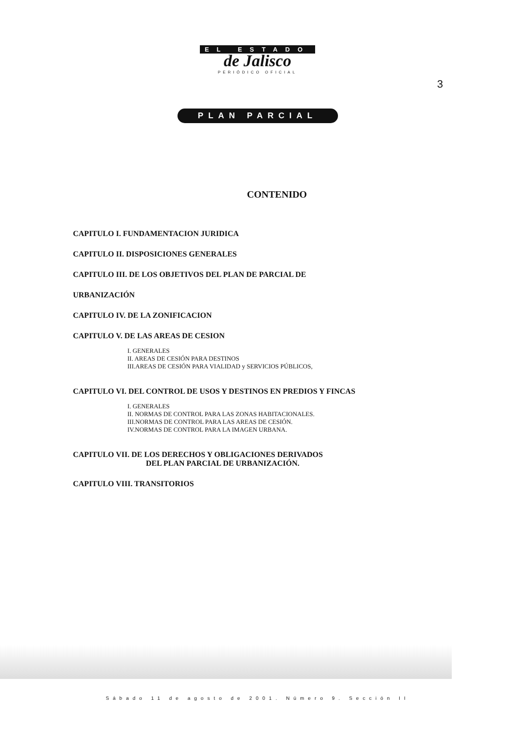EL ESTADO
de Jalisco
PERIÓDICO OFICIAL
3
PLAN PARCIAL
CONTENIDO
CAPITULO I. FUNDAMENTACION JURIDICA
CAPITULO II. DISPOSICIONES GENERALES
CAPITULO III. DE LOS OBJETIVOS DEL PLAN DE PARCIAL DE
URBANIZACIÓN
CAPITULO IV. DE LA ZONIFICACION
CAPITULO V. DE LAS AREAS DE CESION
I. GENERALES
II. AREAS DE CESIÓN PARA DESTINOS
III.AREAS DE CESIÓN PARA VIALIDAD y SERVICIOS PÚBLICOS,
CAPITULO VI. DEL CONTROL DE USOS Y DESTINOS EN PREDIOS Y FINCAS
I. GENERALES
II. NORMAS DE CONTROL PARA LAS ZONAS HABITACIONALES.
III.NORMAS DE CONTROL PARA LAS AREAS DE CESIÓN.
IV.NORMAS DE CONTROL PARA LA IMAGEN URBANA.
CAPITULO VII. DE LOS DERECHOS Y OBLIGACIONES DERIVADOS
DEL PLAN PARCIAL DE URBANIZACIÓN.
CAPITULO VIII. TRANSITORIOS
Sábado 11 de agosto de 2001. Número 9. Sección II